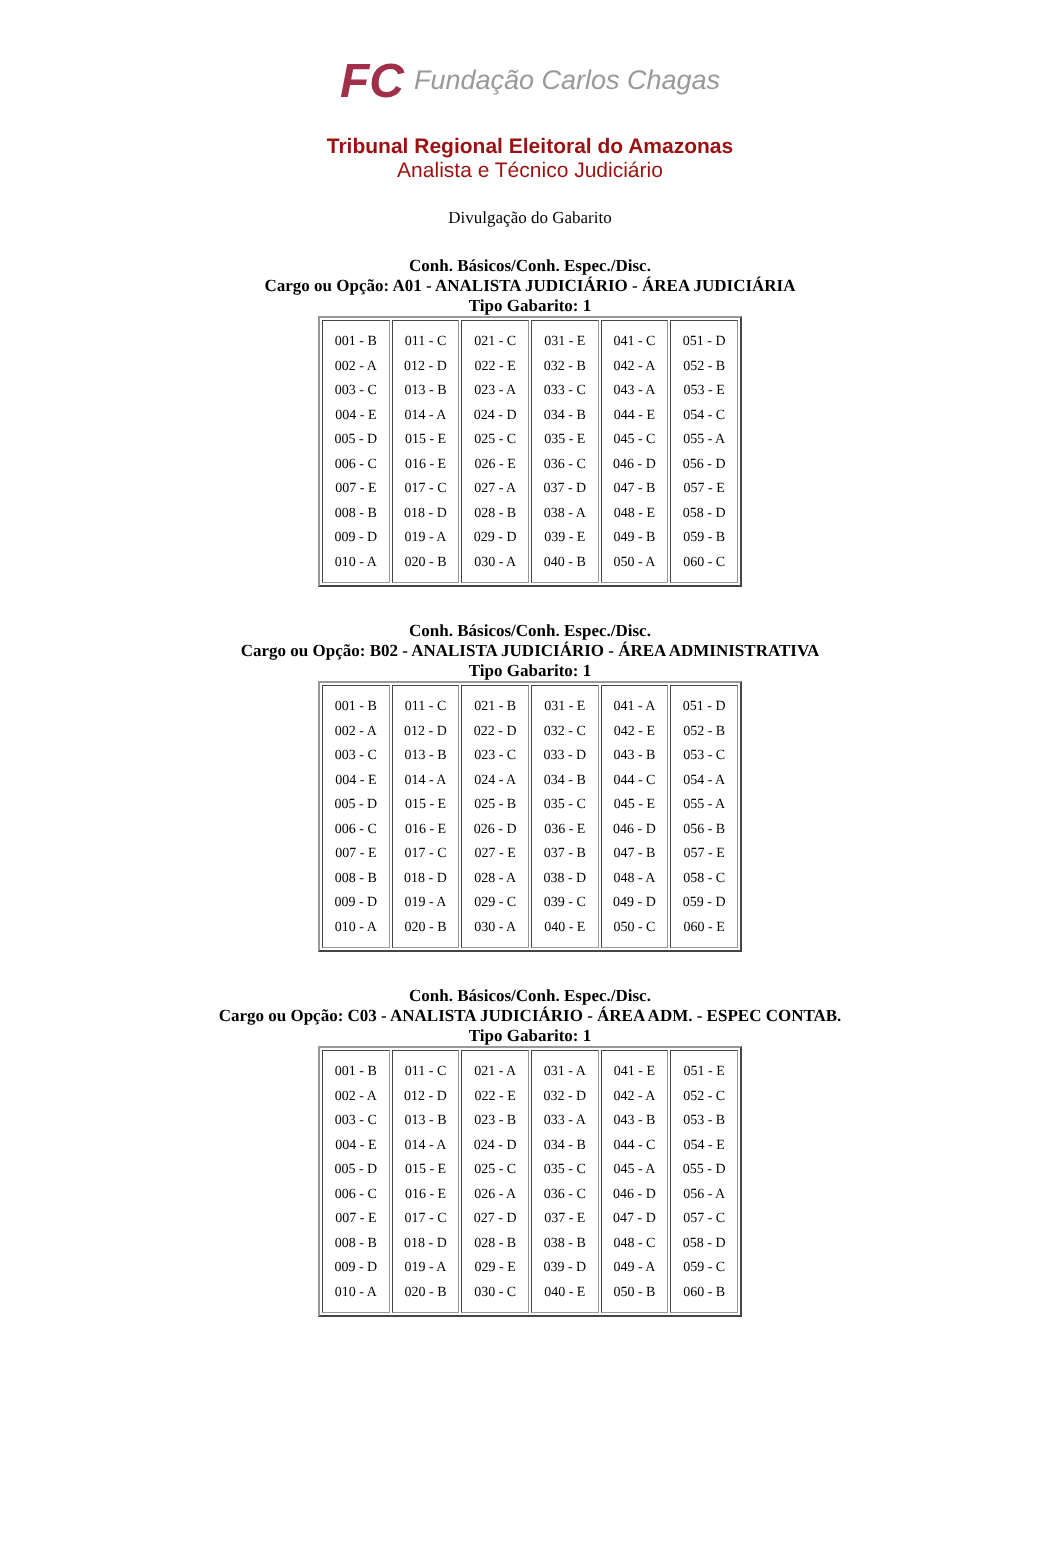FC Fundação Carlos Chagas
Tribunal Regional Eleitoral do Amazonas
Analista e Técnico Judiciário
Divulgação do Gabarito
Conh. Básicos/Conh. Espec./Disc.
Cargo ou Opção: A01 - ANALISTA JUDICIÁRIO - ÁREA JUDICIÁRIA
Tipo Gabarito: 1
| 001 - B 002 - A 003 - C 004 - E 005 - D 006 - C 007 - E 008 - B 009 - D 010 - A | 011 - C 012 - D 013 - B 014 - A 015 - E 016 - E 017 - C 018 - D 019 - A 020 - B | 021 - C 022 - E 023 - A 024 - D 025 - C 026 - E 027 - A 028 - B 029 - D 030 - A | 031 - E 032 - B 033 - C 034 - B 035 - E 036 - C 037 - D 038 - A 039 - E 040 - B | 041 - C 042 - A 043 - A 044 - E 045 - C 046 - D 047 - B 048 - E 049 - B 050 - A | 051 - D 052 - B 053 - E 054 - C 055 - A 056 - D 057 - E 058 - D 059 - B 060 - C |
Conh. Básicos/Conh. Espec./Disc.
Cargo ou Opção: B02 - ANALISTA JUDICIÁRIO - ÁREA ADMINISTRATIVA
Tipo Gabarito: 1
| 001 - B 002 - A 003 - C 004 - E 005 - D 006 - C 007 - E 008 - B 009 - D 010 - A | 011 - C 012 - D 013 - B 014 - A 015 - E 016 - E 017 - C 018 - D 019 - A 020 - B | 021 - B 022 - D 023 - C 024 - A 025 - B 026 - D 027 - E 028 - A 029 - C 030 - A | 031 - E 032 - C 033 - D 034 - B 035 - C 036 - E 037 - B 038 - D 039 - C 040 - E | 041 - A 042 - E 043 - B 044 - C 045 - E 046 - D 047 - B 048 - A 049 - D 050 - C | 051 - D 052 - B 053 - C 054 - A 055 - A 056 - B 057 - E 058 - C 059 - D 060 - E |
Conh. Básicos/Conh. Espec./Disc.
Cargo ou Opção: C03 - ANALISTA JUDICIÁRIO - ÁREA ADM. - ESPEC CONTAB.
Tipo Gabarito: 1
| 001 - B 002 - A 003 - C 004 - E 005 - D 006 - C 007 - E 008 - B 009 - D 010 - A | 011 - C 012 - D 013 - B 014 - A 015 - E 016 - E 017 - C 018 - D 019 - A 020 - B | 021 - A 022 - E 023 - B 024 - D 025 - C 026 - A 027 - D 028 - B 029 - E 030 - C | 031 - A 032 - D 033 - A 034 - B 035 - C 036 - C 037 - E 038 - B 039 - D 040 - E | 041 - E 042 - A 043 - B 044 - C 045 - A 046 - D 047 - D 048 - C 049 - A 050 - B | 051 - E 052 - C 053 - B 054 - E 055 - D 056 - A 057 - C 058 - D 059 - C 060 - B |